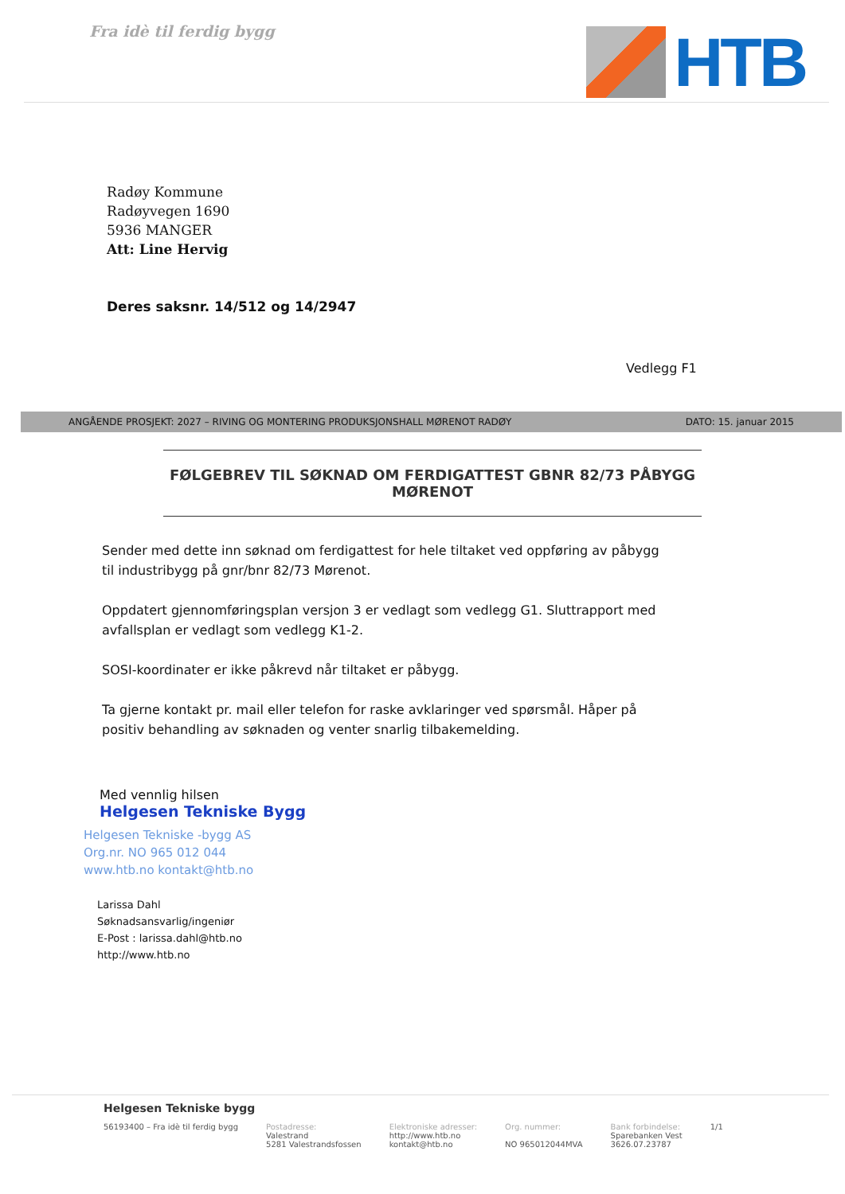Fra idè til ferdig bygg
HTB
Radøy Kommune
Radøyvegen 1690
5936 MANGER
Att: Line Hervig
Deres saksnr. 14/512 og 14/2947
Vedlegg F1
ANGÅENDE PROSJEKT: 2027 – RIVING OG MONTERING PRODUKSJONSHALL MØRENOT RADØY DATO: 15. januar 2015
FØLGEBREV TIL SØKNAD OM FERDIGATTEST GBNR 82/73 PÅBYGG MØRENOT
Sender med dette inn søknad om ferdigattest for hele tiltaket ved oppføring av påbygg til industribygg på gnr/bnr 82/73 Mørenot.
Oppdatert gjennomføringsplan versjon 3 er vedlagt som vedlegg G1. Sluttrapport med avfallsplan er vedlagt som vedlegg K1-2.
SOSI-koordinater er ikke påkrevd når tiltaket er påbygg.
Ta gjerne kontakt pr. mail eller telefon for raske avklaringer ved spørsmål. Håper på positiv behandling av søknaden og venter snarlig tilbakemelding.
Med vennlig hilsen
Helgesen Tekniske Bygg
Helgesen Tekniske -bygg AS
Org.nr. NO 965 012 044
www.htb.no kontakt@htb.no
Larissa Dahl
Søknadsansvarlig/ingeniør
E-Post : larissa.dahl@htb.no
http://www.htb.no
Helgesen Tekniske bygg
56193400 – Fra idè til ferdig bygg Postadresse:
Valestrand
5281 Valestrandsfossen Elektroniske adresser:
http://www.htb.no
kontakt@htb.no Org. nummer:
NO 965012044MVA Bank forbindelse:
Sparebanken Vest
3626.07.23787 1/1